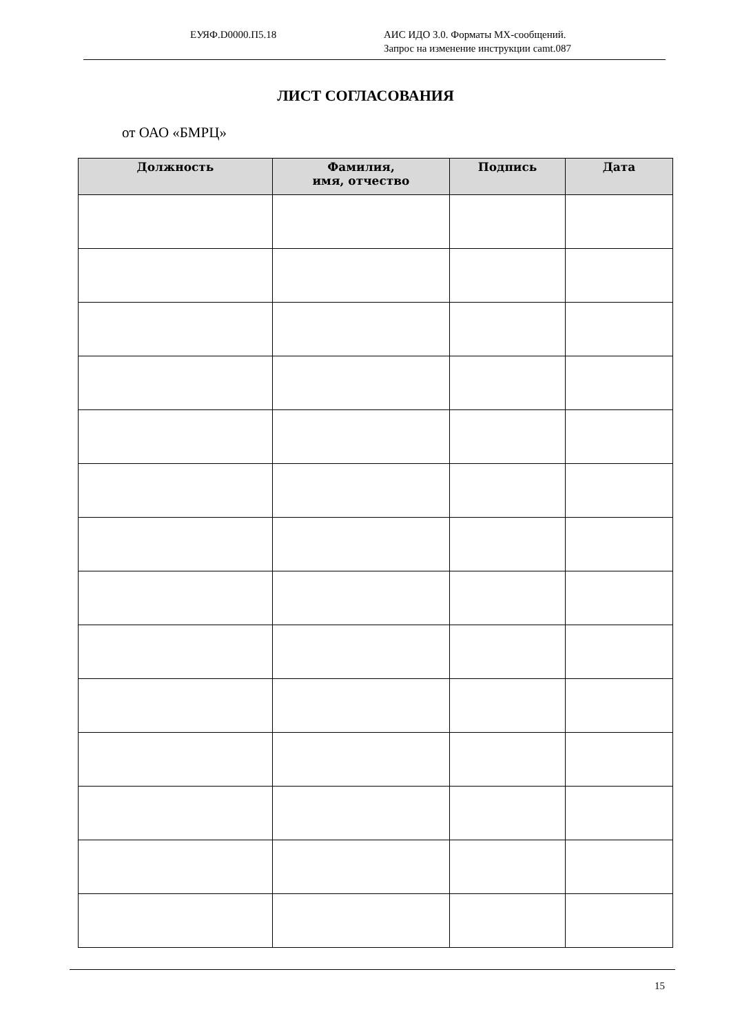ЕУЯФ.D0000.П5.18 АИС ИДО 3.0. Форматы MX-сообщений.
Запрос на изменение инструкции camt.087
ЛИСТ СОГЛАСОВАНИЯ
от ОАО «БМРЦ»
| Должность | Фамилия, имя, отчество | Подпись | Дата |
| --- | --- | --- | --- |
15